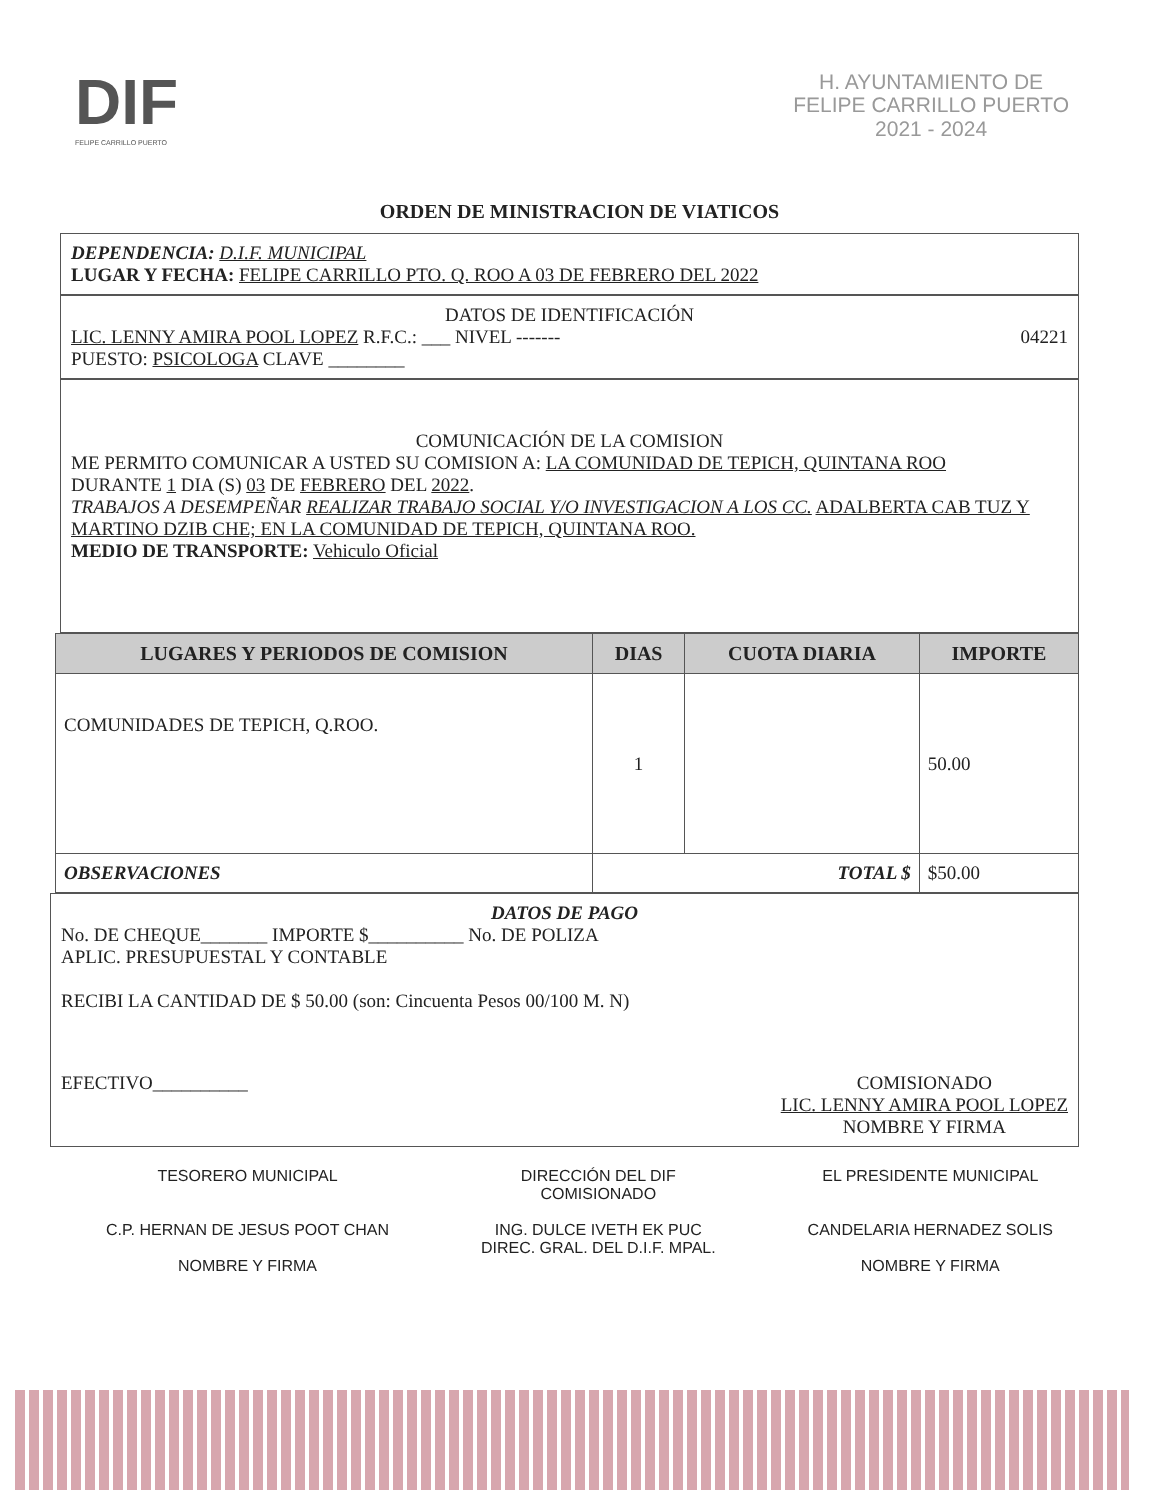DIF
FELIPE CARRILLO PUERTO
H. AYUNTAMIENTO DE
FELIPE CARRILLO PUERTO
2021 - 2024
ORDEN DE MINISTRACION DE VIATICOS
DEPENDENCIA: D.I.F. MUNICIPAL
LUGAR Y FECHA: FELIPE CARRILLO PTO. Q. ROO A 03 DE FEBRERO DEL 2022
DATOS DE IDENTIFICACIÓN
LIC. LENNY AMIRA POOL LOPEZ R.F.C.: ___ NIVEL ------- 04221
PUESTO: PSICOLOGA CLAVE ________
COMUNICACIÓN DE LA COMISION
ME PERMITO COMUNICAR A USTED SU COMISION A: LA COMUNIDAD DE TEPICH, QUINTANA ROO
DURANTE 1 DIA (S) 03 DE FEBRERO DEL 2022.
TRABAJOS A DESEMPEÑAR REALIZAR TRABAJO SOCIAL Y/O INVESTIGACION A LOS CC. ADALBERTA CAB TUZ Y MARTINO DZIB CHE; EN LA COMUNIDAD DE TEPICH, QUINTANA ROO.
MEDIO DE TRANSPORTE: Vehiculo Oficial
| LUGARES Y PERIODOS DE COMISION | DIAS | CUOTA DIARIA | IMPORTE |
| --- | --- | --- | --- |
| COMUNIDADES DE TEPICH, Q.ROO. | 1 | | 50.00 |
| OBSERVACIONES | TOTAL $ | | $50.00 |
DATOS DE PAGO
No. DE CHEQUE_______ IMPORTE $__________ No. DE POLIZA
APLIC. PRESUPUESTAL Y CONTABLE
RECIBI LA CANTIDAD DE $ 50.00 (son: Cincuenta Pesos 00/100 M. N)
EFECTIVO__________ COMISIONADO
LIC. LENNY AMIRA POOL LOPEZ
NOMBRE Y FIRMA
TESORERO MUNICIPAL
C.P. HERNAN DE JESUS POOT CHAN
NOMBRE Y FIRMA
DIRECCIÓN DEL DIF
COMISIONADO
ING. DULCE IVETH EK PUC
DIREC. GRAL. DEL D.I.F. MPAL.
EL PRESIDENTE MUNICIPAL
CANDELARIA HERNADEZ SOLIS
NOMBRE Y FIRMA